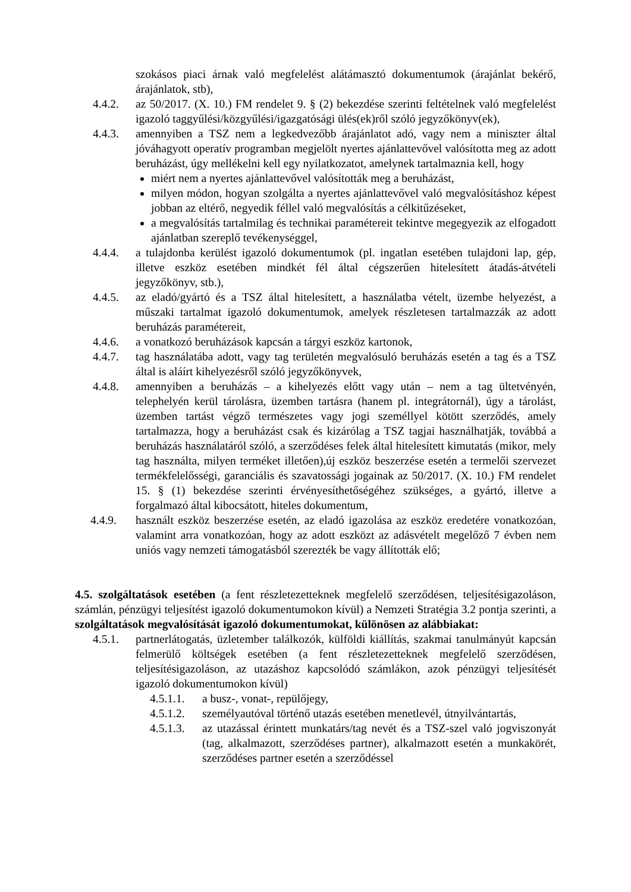szokásos piaci árnak való megfelelést alátámasztó dokumentumok (árajánlat bekérő, árajánlatok, stb),
4.4.2. az 50/2017. (X. 10.) FM rendelet 9. § (2) bekezdése szerinti feltételnek való megfelelést igazoló taggyűlési/közgyűlési/igazgatósági ülés(ek)ről szóló jegyzőkönyv(ek),
4.4.3. amennyiben a TSZ nem a legkedvezőbb árajánlatot adó, vagy nem a miniszter által jóváhagyott operatív programban megjelölt nyertes ajánlattevővel valósította meg az adott beruházást, úgy mellékelni kell egy nyilatkozatot, amelynek tartalmaznia kell, hogy
miért nem a nyertes ajánlattevővel valósították meg a beruházást,
milyen módon, hogyan szolgálta a nyertes ajánlattevővel való megvalósításhoz képest jobban az eltérő, negyedik féllel való megvalósítás a célkitűzéseket,
a megvalósítás tartalmilag és technikai paramétereit tekintve megegyezik az elfogadott ajánlatban szereplő tevékenységgel,
4.4.4. a tulajdonba kerülést igazoló dokumentumok (pl. ingatlan esetében tulajdoni lap, gép, illetve eszköz esetében mindkét fél által cégszerűen hitelesített átadás-átvételi jegyzőkönyv, stb.),
4.4.5. az eladó/gyártó és a TSZ által hitelesített, a használatba vételt, üzembe helyezést, a műszaki tartalmat igazoló dokumentumok, amelyek részletesen tartalmazzák az adott beruházás paramétereit,
4.4.6. a vonatkozó beruházások kapcsán a tárgyi eszköz kartonok,
4.4.7. tag használatába adott, vagy tag területén megvalósuló beruházás esetén a tag és a TSZ által is aláírt kihelyezésről szóló jegyzőkönyvek,
4.4.8. amennyiben a beruházás – a kihelyezés előtt vagy után – nem a tag ültetvényén, telephelyén kerül tárolásra, üzemben tartásra (hanem pl. integrátornál), úgy a tárolást, üzemben tartást végző természetes vagy jogi személlyel kötött szerződés, amely tartalmazza, hogy a beruházást csak és kizárólag a TSZ tagjai használhatják, továbbá a beruházás használatáról szóló, a szerződéses felek által hitelesített kimutatás (mikor, mely tag használta, milyen terméket illetően),új eszköz beszerzése esetén a termelői szervezet termékfelelősségi, garanciális és szavatossági jogainak az 50/2017. (X. 10.) FM rendelet 15. § (1) bekezdése szerinti érvényesíthetőségéhez szükséges, a gyártó, illetve a forgalmazó által kibocsátott, hiteles dokumentum,
4.4.9. használt eszköz beszerzése esetén, az eladó igazolása az eszköz eredetére vonatkozóan, valamint arra vonatkozóan, hogy az adott eszközt az adásvételt megelőző 7 évben nem uniós vagy nemzeti támogatásból szerezték be vagy állították elő;
4.5. szolgáltatások esetében (a fent részletezetteknek megfelelő szerződésen, teljesítésigazoláson, számlán, pénzügyi teljesítést igazoló dokumentumokon kívül) a Nemzeti Stratégia 3.2 pontja szerinti, a szolgáltatások megvalósítását igazoló dokumentumokat, különösen az alábbiakat:
4.5.1. partnerlátogatás, üzletember találkozók, külföldi kiállítás, szakmai tanulmányút kapcsán felmerülő költségek esetében (a fent részletezetteknek megfelelő szerződésen, teljesítésigazoláson, az utazáshoz kapcsolódó számlákon, azok pénzügyi teljesítését igazoló dokumentumokon kívül)
4.5.1.1.
a busz-, vonat-, repülőjegy,
4.5.1.2.
személyautóval történő utazás esetében menetlevél, útnyilvántartás,
4.5.1.3.
az utazással érintett munkatárs/tag nevét és a TSZ-szel való jogviszonyát (tag, alkalmazott, szerződéses partner), alkalmazott esetén a munkakörét, szerződéses partner esetén a szerződéssel